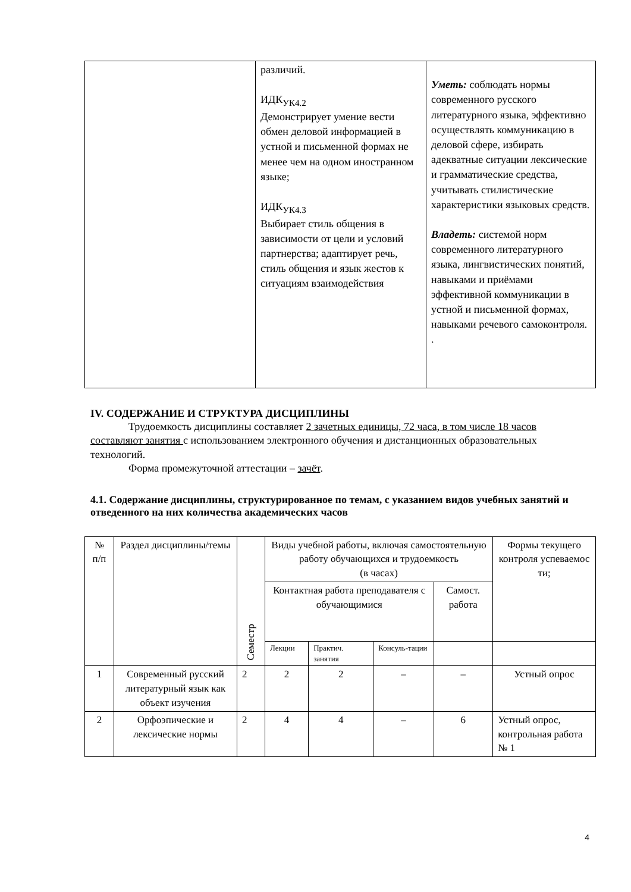| | различий. ИДК<sub>УК4.2</sub> Демонстрирует умение вести обмен деловой информацией в устной и письменной формах не менее чем на одном иностранном языке; ИДК<sub>УК4.3</sub> Выбирает стиль общения в зависимости от цели и условий партнерства; адаптирует речь, стиль общения и язык жестов к ситуациям взаимодействия | Уметь: соблюдать нормы современного русского литературного языка, эффективно осуществлять коммуникацию в деловой сфере, избирать адекватные ситуации лексические и грамматические средства, учитывать стилистические характеристики языковых средств. Владеть: системой норм современного литературного языка, лингвистических понятий, навыками и приёмами эффективной коммуникации в устной и письменной формах, навыками речевого самоконтроля. . |
IV. СОДЕРЖАНИЕ И СТРУКТУРА ДИСЦИПЛИНЫ
Трудоемкость дисциплины составляет 2 зачетных единицы, 72 часа, в том числе 18 часов составляют занятия с использованием электронного обучения и дистанционных образовательных технологий.
Форма промежуточной аттестации – зачёт.
4.1. Содержание дисциплины, структурированное по темам, с указанием видов учебных занятий и отведенного на них количества академических часов
| № п/п | Раздел дисциплины/темы | Семестр | Виды учебной работы, включая самостоятельную работу обучающихся и трудоемкость (в часах) | | | | Формы текущего контроля успеваемос ти; |
| --- | --- | --- | --- | --- | --- | --- | --- |
| | | | Контактная работа преподавателя с обучающимися | | | Самост. работа | |
| | | | Лекции | Практич. занятия | Консуль-тации | | |
| 1 | Современный русский литературный язык как объект изучения | 2 | 2 | 2 | – | – | Устный опрос |
| 2 | Орфоэпические и лексические нормы | 2 | 4 | 4 | – | 6 | Устный опрос, контрольная работа № 1 |
4